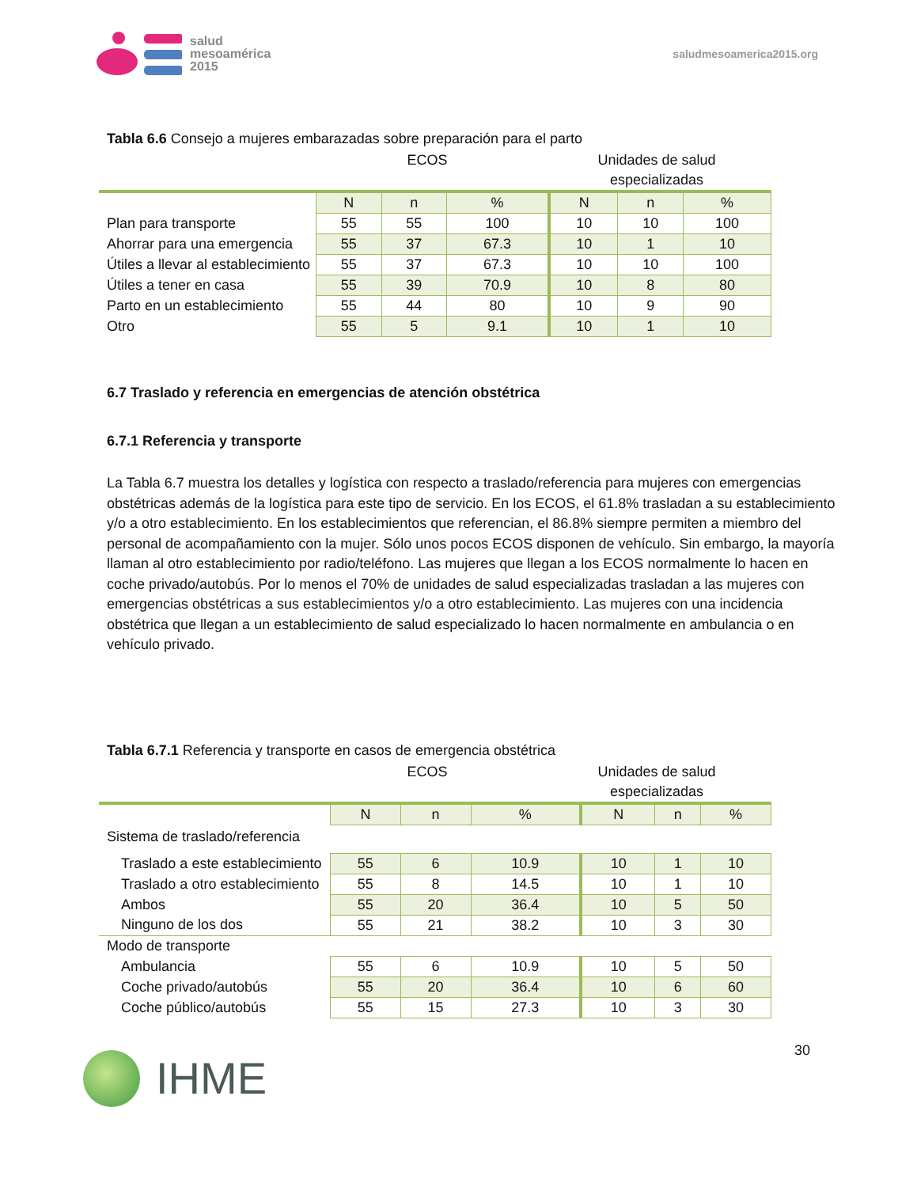salud
mesoamérica
2015
saludmesoamerica2015.org
Tabla 6.6 Consejo a mujeres embarazadas sobre preparación para el parto
ECOS Unidades de salud
especializadas
| | N | n | % | N | n | % |
| Plan para transporte | 55 | 55 | 100 | 10 | 10 | 100 |
| Ahorrar para una emergencia | 55 | 37 | 67.3 | 10 | 1 | 10 |
| Útiles a llevar al establecimiento | 55 | 37 | 67.3 | 10 | 10 | 100 |
| Útiles a tener en casa | 55 | 39 | 70.9 | 10 | 8 | 80 |
| Parto en un establecimiento | 55 | 44 | 80 | 10 | 9 | 90 |
| Otro | 55 | 5 | 9.1 | 10 | 1 | 10 |
6.7 Traslado y referencia en emergencias de atención obstétrica
6.7.1 Referencia y transporte
La Tabla 6.7 muestra los detalles y logística con respecto a traslado/referencia para mujeres con emergencias obstétricas además de la logística para este tipo de servicio. En los ECOS, el 61.8% trasladan a su establecimiento y/o a otro establecimiento. En los establecimientos que referencian, el 86.8% siempre permiten a miembro del personal de acompañamiento con la mujer. Sólo unos pocos ECOS disponen de vehículo. Sin embargo, la mayoría llaman al otro establecimiento por radio/teléfono. Las mujeres que llegan a los ECOS normalmente lo hacen en coche privado/autobús. Por lo menos el 70% de unidades de salud especializadas trasladan a las mujeres con emergencias obstétricas a sus establecimientos y/o a otro establecimiento. Las mujeres con una incidencia obstétrica que llegan a un establecimiento de salud especializado lo hacen normalmente en ambulancia o en vehículo privado.
Tabla 6.7.1 Referencia y transporte en casos de emergencia obstétrica
ECOS Unidades de salud
especializadas
| | N | n | % | N | n | % |
| Sistema de traslado/referencia | | | | | | |
| Traslado a este establecimiento | 55 | 6 | 10.9 | 10 | 1 | 10 |
| Traslado a otro establecimiento | 55 | 8 | 14.5 | 10 | 1 | 10 |
| Ambos | 55 | 20 | 36.4 | 10 | 5 | 50 |
| Ninguno de los dos | 55 | 21 | 38.2 | 10 | 3 | 30 |
| Modo de transporte | | | | | | |
| Ambulancia | 55 | 6 | 10.9 | 10 | 5 | 50 |
| Coche privado/autobús | 55 | 20 | 36.4 | 10 | 6 | 60 |
| Coche público/autobús | 55 | 15 | 27.3 | 10 | 3 | 30 |
IHME
30